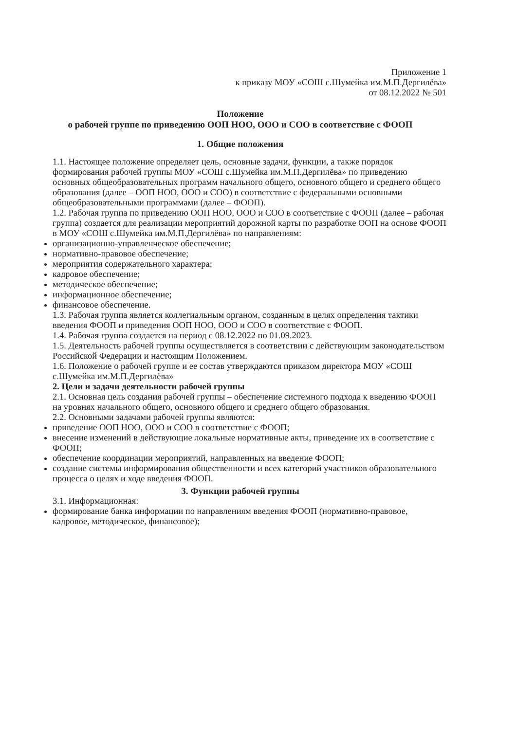Приложение 1
к приказу МОУ «СОШ с.Шумейка им.М.П.Дергилёва»
от 08.12.2022 № 501
Положение
о рабочей группе по приведению ООП НОО, ООО и СОО в соответствие с ФООП
1. Общие положения
1.1. Настоящее положение определяет цель, основные задачи, функции, а также порядок формирования рабочей группы МОУ «СОШ с.Шумейка им.М.П.Дергилёва» по приведению основных общеобразовательных программ начального общего, основного общего и среднего общего образования (далее – ООП НОО, ООО и СОО) в соответствие с федеральными основными общеобразовательными программами (далее – ФООП).
1.2. Рабочая группа по приведению ООП НОО, ООО и СОО в соответствие с ФООП (далее – рабочая группа) создается для реализации мероприятий дорожной карты по разработке ООП на основе ФООП в МОУ «СОШ с.Шумейка им.М.П.Дергилёва» по направлениям:
организационно-управленческое обеспечение;
нормативно-правовое обеспечение;
мероприятия содержательного характера;
кадровое обеспечение;
методическое обеспечение;
информационное обеспечение;
финансовое обеспечение.
1.3. Рабочая группа является коллегиальным органом, созданным в целях определения тактики введения ФООП и приведения ООП НОО, ООО и СОО в соответствие с ФООП.
1.4. Рабочая группа создается на период с 08.12.2022 по 01.09.2023.
1.5. Деятельность рабочей группы осуществляется в соответствии с действующим законодательством Российской Федерации и настоящим Положением.
1.6. Положение о рабочей группе и ее состав утверждаются приказом директора МОУ «СОШ с.Шумейка им.М.П.Дергилёва»
2. Цели и задачи деятельности рабочей группы
2.1. Основная цель создания рабочей группы – обеспечение системного подхода к введению ФООП на уровнях начального общего, основного общего и среднего общего образования.
2.2. Основными задачами рабочей группы являются:
приведение ООП НОО, ООО и СОО в соответствие с ФООП;
внесение изменений в действующие локальные нормативные акты, приведение их в соответствие с ФООП;
обеспечение координации мероприятий, направленных на введение ФООП;
создание системы информирования общественности и всех категорий участников образовательного процесса о целях и ходе введения ФООП.
3. Функции рабочей группы
3.1. Информационная:
формирование банка информации по направлениям введения ФООП (нормативно-правовое, кадровое, методическое, финансовое);